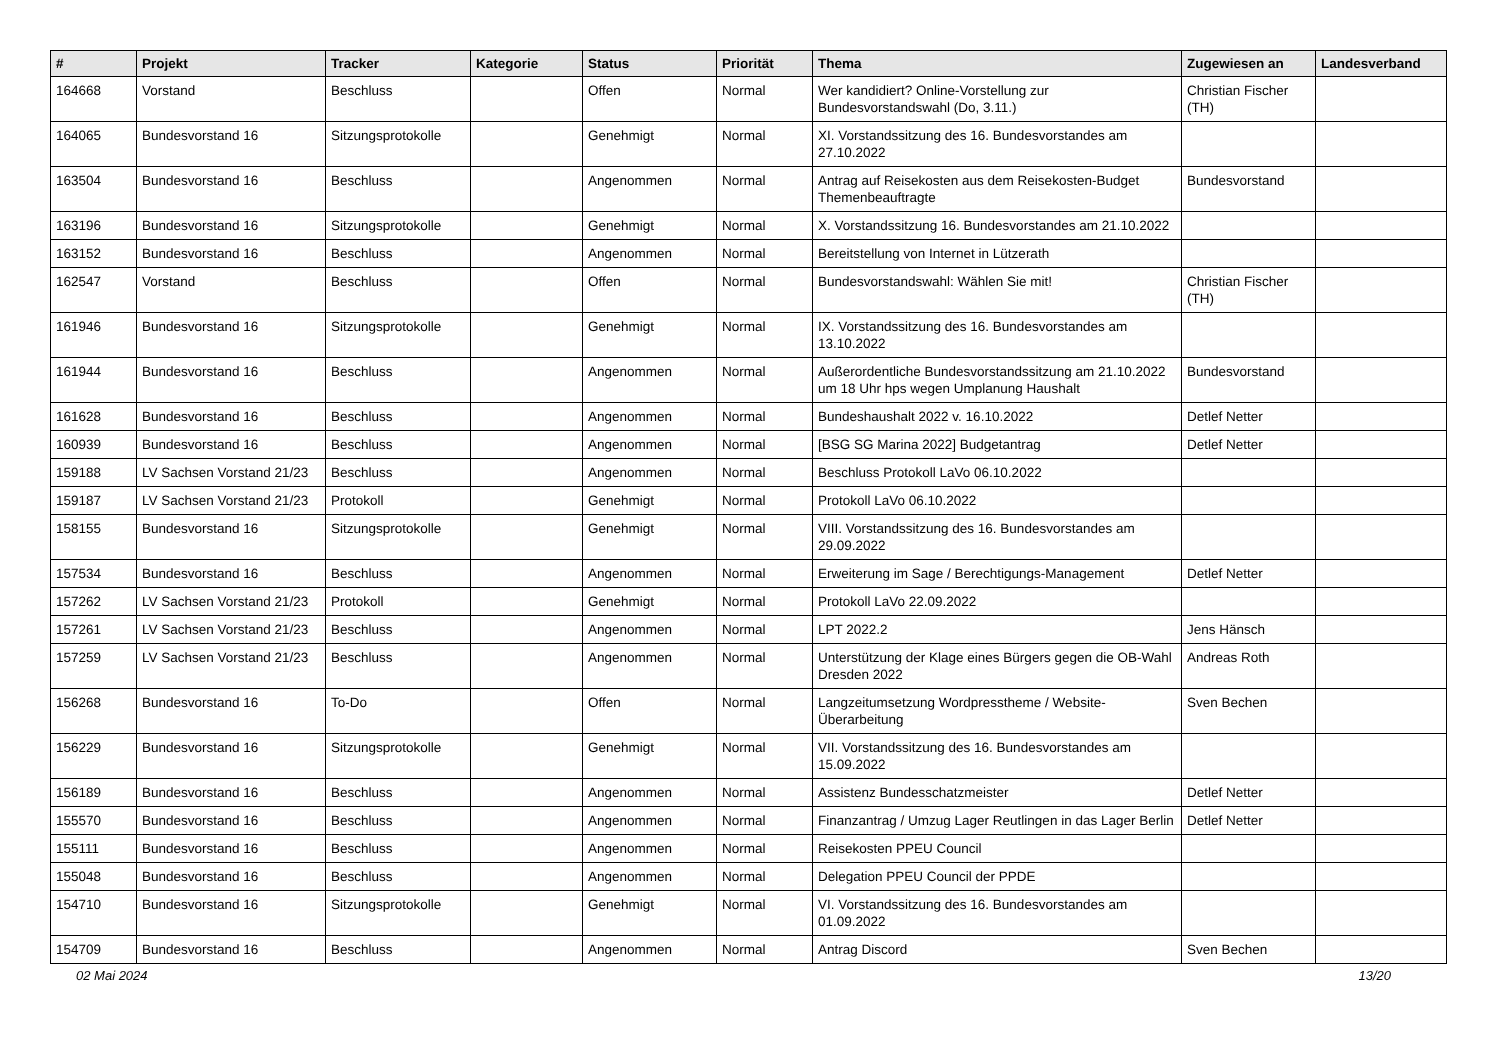| # | Projekt | Tracker | Kategorie | Status | Priorität | Thema | Zugewiesen an | Landesverband |
| --- | --- | --- | --- | --- | --- | --- | --- | --- |
| 164668 | Vorstand | Beschluss | | Offen | Normal | Wer kandidiert? Online-Vorstellung zur Bundesvorstandswahl (Do, 3.11.) | Christian Fischer (TH) | |
| 164065 | Bundesvorstand 16 | Sitzungsprotokolle | | Genehmigt | Normal | XI. Vorstandssitzung des 16. Bundesvorstandes am 27.10.2022 | | |
| 163504 | Bundesvorstand 16 | Beschluss | | Angenommen | Normal | Antrag auf Reisekosten aus dem Reisekosten-Budget Themenbeauftragte | Bundesvorstand | |
| 163196 | Bundesvorstand 16 | Sitzungsprotokolle | | Genehmigt | Normal | X. Vorstandssitzung 16. Bundesvorstandes am 21.10.2022 | | |
| 163152 | Bundesvorstand 16 | Beschluss | | Angenommen | Normal | Bereitstellung von Internet in Lützerath | | |
| 162547 | Vorstand | Beschluss | | Offen | Normal | Bundesvorstandswahl: Wählen Sie mit! | Christian Fischer (TH) | |
| 161946 | Bundesvorstand 16 | Sitzungsprotokolle | | Genehmigt | Normal | IX. Vorstandssitzung des 16. Bundesvorstandes am 13.10.2022 | | |
| 161944 | Bundesvorstand 16 | Beschluss | | Angenommen | Normal | Außerordentliche Bundesvorstandssitzung am 21.10.2022 um 18 Uhr hps wegen Umplanung Haushalt | Bundesvorstand | |
| 161628 | Bundesvorstand 16 | Beschluss | | Angenommen | Normal | Bundeshaushalt 2022 v. 16.10.2022 | Detlef Netter | |
| 160939 | Bundesvorstand 16 | Beschluss | | Angenommen | Normal | [BSG SG Marina 2022] Budgetantrag | Detlef Netter | |
| 159188 | LV Sachsen Vorstand 21/23 | Beschluss | | Angenommen | Normal | Beschluss Protokoll LaVo 06.10.2022 | | |
| 159187 | LV Sachsen Vorstand 21/23 | Protokoll | | Genehmigt | Normal | Protokoll LaVo 06.10.2022 | | |
| 158155 | Bundesvorstand 16 | Sitzungsprotokolle | | Genehmigt | Normal | VIII. Vorstandssitzung des 16. Bundesvorstandes am 29.09.2022 | | |
| 157534 | Bundesvorstand 16 | Beschluss | | Angenommen | Normal | Erweiterung im Sage / Berechtigungs-Management | Detlef Netter | |
| 157262 | LV Sachsen Vorstand 21/23 | Protokoll | | Genehmigt | Normal | Protokoll LaVo 22.09.2022 | | |
| 157261 | LV Sachsen Vorstand 21/23 | Beschluss | | Angenommen | Normal | LPT 2022.2 | Jens Hänsch | |
| 157259 | LV Sachsen Vorstand 21/23 | Beschluss | | Angenommen | Normal | Unterstützung der Klage eines Bürgers gegen die OB-Wahl Dresden 2022 | Andreas Roth | |
| 156268 | Bundesvorstand 16 | To-Do | | Offen | Normal | Langzeitumsetzung Wordpresstheme / Website-Überarbeitung | Sven Bechen | |
| 156229 | Bundesvorstand 16 | Sitzungsprotokolle | | Genehmigt | Normal | VII. Vorstandssitzung des 16. Bundesvorstandes am 15.09.2022 | | |
| 156189 | Bundesvorstand 16 | Beschluss | | Angenommen | Normal | Assistenz Bundesschatzmeister | Detlef Netter | |
| 155570 | Bundesvorstand 16 | Beschluss | | Angenommen | Normal | Finanzantrag / Umzug Lager Reutlingen in das Lager Berlin | Detlef Netter | |
| 155111 | Bundesvorstand 16 | Beschluss | | Angenommen | Normal | Reisekosten PPEU Council | | |
| 155048 | Bundesvorstand 16 | Beschluss | | Angenommen | Normal | Delegation PPEU Council der PPDE | | |
| 154710 | Bundesvorstand 16 | Sitzungsprotokolle | | Genehmigt | Normal | VI. Vorstandssitzung des 16. Bundesvorstandes am 01.09.2022 | | |
| 154709 | Bundesvorstand 16 | Beschluss | | Angenommen | Normal | Antrag Discord | Sven Bechen | |
02 Mai 2024 13/20